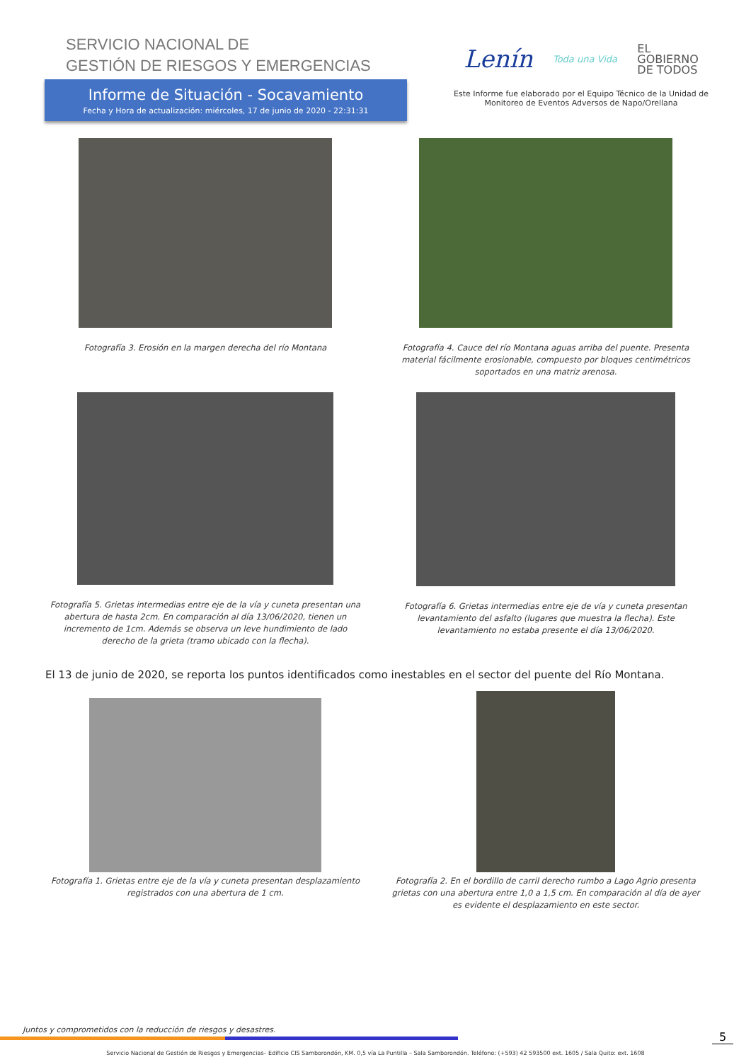SERVICIO NACIONAL DE
GESTIÓN DE RIESGOS Y EMERGENCIAS
Informe de Situación - Socavamiento
Fecha y Hora de actualización: miércoles, 17 de junio de 2020 - 22:31:31
Lenín Toda una Vida EL
GOBIERNO
DE TODOS
Este Informe fue elaborado por el Equipo Técnico de la Unidad de Monitoreo de Eventos Adversos de Napo/Orellana
Fotografía 3. Erosión en la margen derecha del río Montana
Fotografía 4. Cauce del río Montana aguas arriba del puente. Presenta material fácilmente erosionable, compuesto por bloques centimétricos soportados en una matriz arenosa.
Fotografía 5. Grietas intermedias entre eje de la vía y cuneta presentan una abertura de hasta 2cm. En comparación al día 13/06/2020, tienen un incremento de 1cm. Además se observa un leve hundimiento de lado derecho de la grieta (tramo ubicado con la flecha).
Fotografía 6. Grietas intermedias entre eje de vía y cuneta presentan levantamiento del asfalto (lugares que muestra la flecha). Este levantamiento no estaba presente el día 13/06/2020.
El 13 de junio de 2020, se reporta los puntos identificados como inestables en el sector del puente del Río Montana.
Fotografía 1. Grietas entre eje de la vía y cuneta presentan desplazamiento registrados con una abertura de 1 cm.
Fotografía 2. En el bordillo de carril derecho rumbo a Lago Agrio presenta grietas con una abertura entre 1,0 a 1,5 cm. En comparación al día de ayer es evidente el desplazamiento en este sector.
Juntos y comprometidos con la reducción de riesgos y desastres.
Servicio Nacional de Gestión de Riesgos y Emergencias– Edificio CIS Samborondón, KM. 0,5 vía La Puntilla – Sala Samborondón. Teléfono: (+593) 42 593500 ext. 1605 / Sala Quito: ext. 1608
5